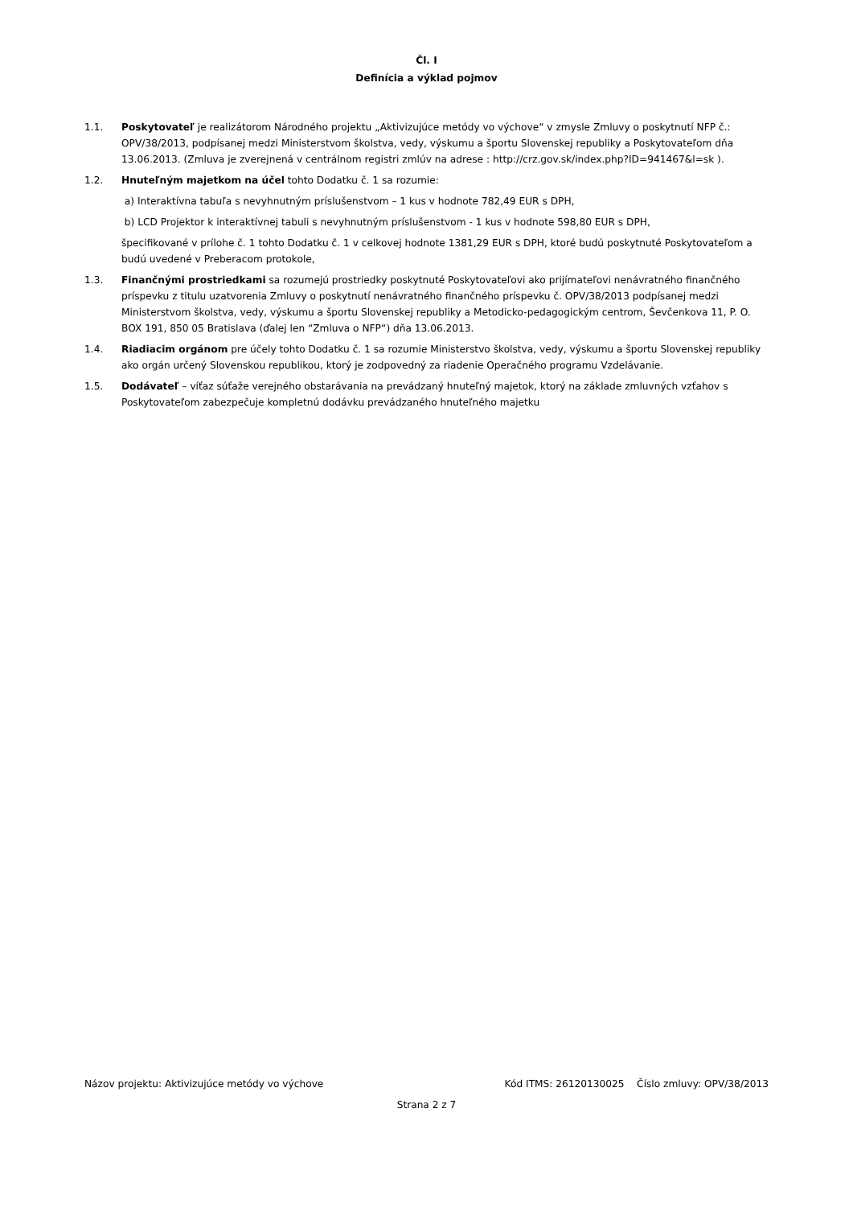Čl. I
Definícia a výklad pojmov
1.1. Poskytovateľ je realizátorom Národného projektu „Aktivizujúce metódy vo výchove“ v zmysle Zmluvy o poskytnutí NFP č.: OPV/38/2013, podpísanej medzi Ministerstvom školstva, vedy, výskumu a športu Slovenskej republiky a Poskytovateľom dňa 13.06.2013. (Zmluva je zverejnená v centrálnom registri zmlúv na adrese : http://crz.gov.sk/index.php?ID=941467&l=sk ).
1.2. Hnuteľným majetkom na účel tohto Dodatku č. 1 sa rozumie:
a) Interaktívna tabuľa s nevyhnutným príslušenstvom – 1 kus v hodnote 782,49 EUR s DPH,
b) LCD Projektor k interaktívnej tabuli s nevyhnutným príslušenstvom - 1 kus v hodnote 598,80 EUR s DPH,
špecifikované v prílohe č. 1 tohto Dodatku č. 1 v celkovej hodnote 1381,29 EUR s DPH, ktoré budú poskytnuté Poskytovateľom a budú uvedené v Preberacom protokole,
1.3. Finančnými prostriedkami sa rozumejú prostriedky poskytnuté Poskytovateľovi ako prijímateľovi nenávratného finančného príspevku z titulu uzatvorenia Zmluvy o poskytnutí nenávratného finančného príspevku č. OPV/38/2013 podpísanej medzi Ministerstvom školstva, vedy, výskumu a športu Slovenskej republiky a Metodicko-pedagogickým centrom, Ševčenkova 11, P. O. BOX 191, 850 05 Bratislava (ďalej len “Zmluva o NFP“) dňa 13.06.2013.
1.4. Riadiacim orgánom pre účely tohto Dodatku č. 1 sa rozumie Ministerstvo školstva, vedy, výskumu a športu Slovenskej republiky ako orgán určený Slovenskou republikou, ktorý je zodpovedný za riadenie Operačného programu Vzdelávanie.
1.5. Dodávateľ – víťaz súťaže verejného obstarávania na prevádzaný hnuteľný majetok, ktorý na základe zmluvných vzťahov s Poskytovateľom zabezpečuje kompletnú dodávku prevádzaného hnuteľného majetku
Názov projektu: Aktivizujúce metódy vo výchove Kód ITMS: 26120130025 Číslo zmluvy: OPV/38/2013
Strana 2 z 7